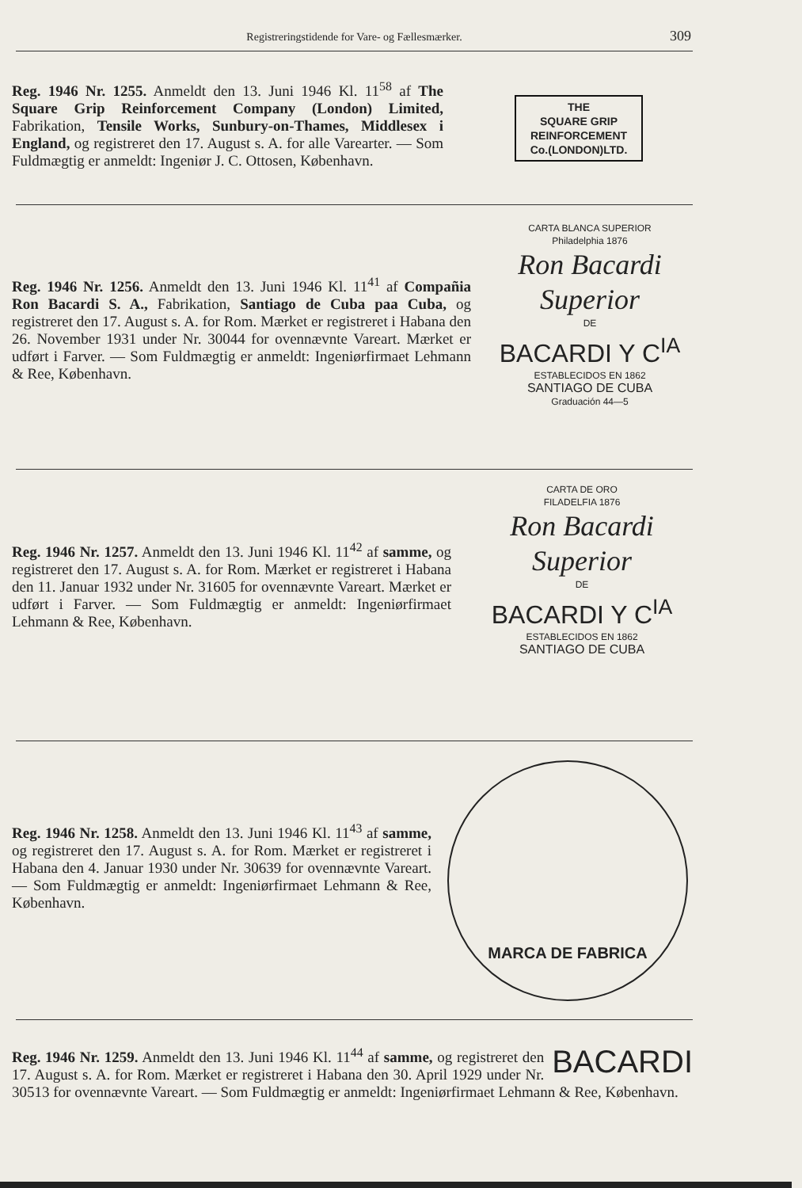Registreringstidende for Vare- og Fællesmærker. 309
Reg. 1946 Nr. 1255. Anmeldt den 13. Juni 1946 Kl. 11<sup>58</sup> af The Square Grip Reinforcement Company (London) Limited, Fabrikation, Tensile Works, Sunbury-on-Thames, Middlesex i England, og registreret den 17. August s. A. for alle Varearter. — Som Fuldmægtig er anmeldt: Ingeniør J. C. Ottosen, København.
THE
SQUARE GRIP
REINFORCEMENT
Co.(LONDON)LTD.
Reg. 1946 Nr. 1256. Anmeldt den 13. Juni 1946 Kl. 11<sup>41</sup> af Compañia Ron Bacardi S. A., Fabrikation, Santiago de Cuba paa Cuba, og registreret den 17. August s. A. for Rom. Mærket er registreret i Habana den 26. November 1931 under Nr. 30044 for ovennævnte Vareart. Mærket er udført i Farver. — Som Fuldmægtig er anmeldt: Ingeniørfirmaet Lehmann & Ree, København.
CARTA BLANCA SUPERIOR
Philadelphia 1876
Ron Bacardi Superior
DE
BACARDI Y C<sup>IA</sup>
ESTABLECIDOS EN 1862
SANTIAGO DE CUBA
Graduación 44—5
Reg. 1946 Nr. 1257. Anmeldt den 13. Juni 1946 Kl. 11<sup>42</sup> af samme, og registreret den 17. August s. A. for Rom. Mærket er registreret i Habana den 11. Januar 1932 under Nr. 31605 for ovennævnte Vareart. Mærket er udført i Farver. — Som Fuldmægtig er anmeldt: Ingeniørfirmaet Lehmann & Ree, København.
CARTA DE ORO
FILADELFIA 1876
Ron Bacardi Superior
DE
BACARDI Y C<sup>IA</sup>
ESTABLECIDOS EN 1862
SANTIAGO DE CUBA
Reg. 1946 Nr. 1258. Anmeldt den 13. Juni 1946 Kl. 11<sup>43</sup> af samme, og registreret den 17. August s. A. for Rom. Mærket er registreret i Habana den 4. Januar 1930 under Nr. 30639 for ovennævnte Vareart. — Som Fuldmægtig er anmeldt: Ingeniørfirmaet Lehmann & Ree, København.
MARCA DE FABRICA
BACARDI Reg. 1946 Nr. 1259. Anmeldt den 13. Juni 1946 Kl. 11<sup>44</sup> af samme, og registreret den 17. August s. A. for Rom. Mærket er registreret i Habana den 30. April 1929 under Nr. 30513 for ovennævnte Vareart. — Som Fuldmægtig er anmeldt: Ingeniørfirmaet Lehmann & Ree, København.